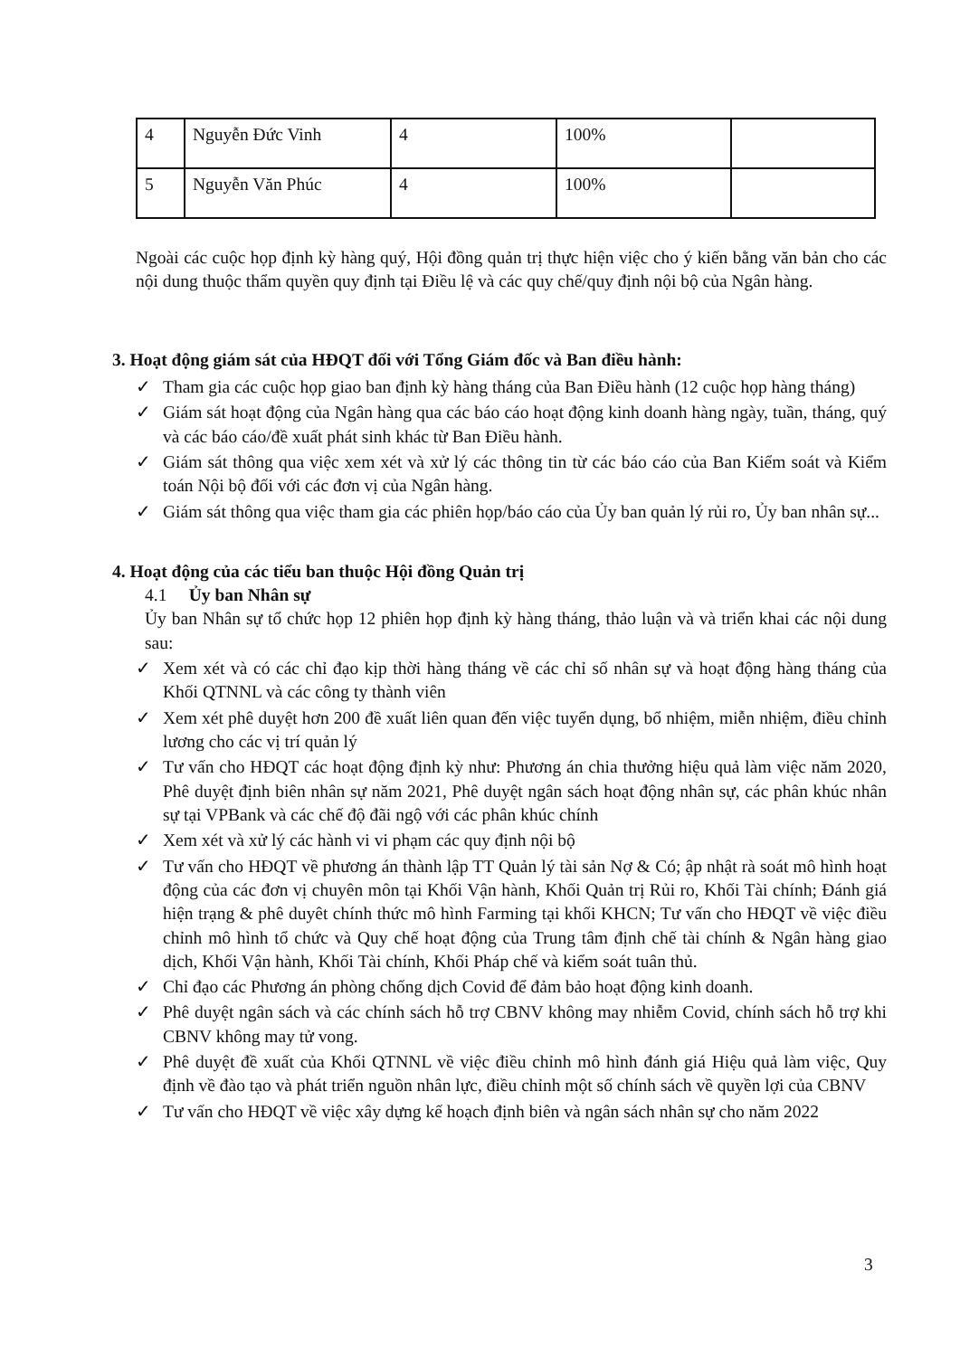| 4 | Nguyễn Đức Vinh | 4 | 100% | |
| 5 | Nguyễn Văn Phúc | 4 | 100% | |
Ngoài các cuộc họp định kỳ hàng quý, Hội đồng quản trị thực hiện việc cho ý kiến bằng văn bản cho các nội dung thuộc thẩm quyền quy định tại Điều lệ và các quy chế/quy định nội bộ của Ngân hàng.
3. Hoạt động giám sát của HĐQT đối với Tổng Giám đốc và Ban điều hành:
✓ Tham gia các cuộc họp giao ban định kỳ hàng tháng của Ban Điều hành (12 cuộc họp hàng tháng)
✓ Giám sát hoạt động của Ngân hàng qua các báo cáo hoạt động kinh doanh hàng ngày, tuần, tháng, quý và các báo cáo/đề xuất phát sinh khác từ Ban Điều hành.
✓ Giám sát thông qua việc xem xét và xử lý các thông tin từ các báo cáo của Ban Kiểm soát và Kiểm toán Nội bộ đối với các đơn vị của Ngân hàng.
✓ Giám sát thông qua việc tham gia các phiên họp/báo cáo của Ủy ban quản lý rủi ro, Ủy ban nhân sự...
4. Hoạt động của các tiểu ban thuộc Hội đồng Quản trị
4.1 Ủy ban Nhân sự
Ủy ban Nhân sự tổ chức họp 12 phiên họp định kỳ hàng tháng, thảo luận và và triển khai các nội dung sau:
✓ Xem xét và có các chỉ đạo kịp thời hàng tháng về các chỉ số nhân sự và hoạt động hàng tháng của Khối QTNNL và các công ty thành viên
✓ Xem xét phê duyệt hơn 200 đề xuất liên quan đến việc tuyển dụng, bổ nhiệm, miễn nhiệm, điều chỉnh lương cho các vị trí quản lý
✓ Tư vấn cho HĐQT các hoạt động định kỳ như: Phương án chia thưởng hiệu quả làm việc năm 2020, Phê duyệt định biên nhân sự năm 2021, Phê duyệt ngân sách hoạt động nhân sự, các phân khúc nhân sự tại VPBank và các chế độ đãi ngộ với các phân khúc chính
✓ Xem xét và xử lý các hành vi vi phạm các quy định nội bộ
✓ Tư vấn cho HĐQT về phương án thành lập TT Quản lý tài sản Nợ & Có; ập nhật rà soát mô hình hoạt động của các đơn vị chuyên môn tại Khối Vận hành, Khối Quản trị Rủi ro, Khối Tài chính; Đánh giá hiện trạng & phê duyêt chính thức mô hình Farming tại khối KHCN; Tư vấn cho HĐQT về việc điều chỉnh mô hình tổ chức và Quy chế hoạt động của Trung tâm định chế tài chính & Ngân hàng giao dịch, Khối Vận hành, Khối Tài chính, Khối Pháp chế và kiểm soát tuân thủ.
✓ Chỉ đạo các Phương án phòng chống dịch Covid để đảm bảo hoạt động kinh doanh.
✓ Phê duyệt ngân sách và các chính sách hỗ trợ CBNV không may nhiễm Covid, chính sách hỗ trợ khi CBNV không may tử vong.
✓ Phê duyệt đề xuất của Khối QTNNL về việc điều chỉnh mô hình đánh giá Hiệu quả làm việc, Quy định về đào tạo và phát triển nguồn nhân lực, điều chỉnh một số chính sách về quyền lợi của CBNV
✓ Tư vấn cho HĐQT về việc xây dựng kế hoạch định biên và ngân sách nhân sự cho năm 2022
3